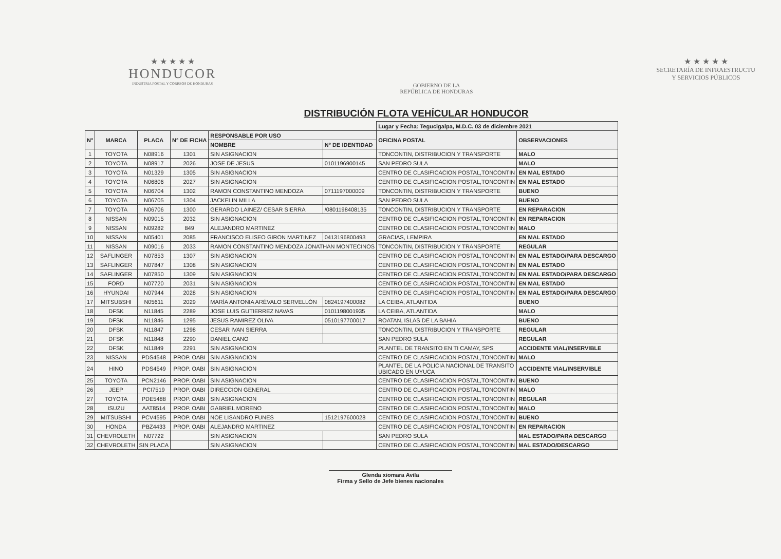★ ★ ★ ★ ★
HONDUCOR
INDUSTRIA POSTAL Y CORREOS DE HONDURAS
GOBIERNO DE LA
REPÚBLICA DE HONDURAS
★ ★ ★ ★ ★
SECRETARÍA DE INFRAESTRUCTU
Y SERVICIOS PÚBLICOS
DISTRIBUCIÓN FLOTA VEHÍCULAR HONDUCOR
| | | | | | | Lugar y Fecha: Tegucigalpa, M.D.C. 03 de diciembre 2021 | |
| N° | MARCA | PLACA | N° DE FICHA | RESPONSABLE POR USO | | OFICINA POSTAL | OBSERVACIONES |
| | | | | NOMBRE | N° DE IDENTIDAD | | |
| 1 | TOYOTA | N08916 | 1301 | SIN ASIGNACION | | TONCONTIN, DISTRIBUCION Y TRANSPORTE | MALO |
| 2 | TOYOTA | N08917 | 2026 | JOSE DE JESUS | 0101196900145 | SAN PEDRO SULA | MALO |
| 3 | TOYOTA | N01329 | 1305 | SIN ASIGNACION | | CENTRO DE CLASIFICACION POSTAL,TONCONTIN | EN MAL ESTADO |
| 4 | TOYOTA | N06806 | 2027 | SIN ASIGNACION | | CENTRO DE CLASIFICACION POSTAL,TONCONTIN | EN MAL ESTADO |
| 5 | TOYOTA | N06704 | 1302 | RAMON CONSTANTINO MENDOZA | 0711197000009 | TONCONTIN, DISTRIBUCION Y TRANSPORTE | BUENO |
| 6 | TOYOTA | N06705 | 1304 | JACKELIN MILLA | | SAN PEDRO SULA | BUENO |
| 7 | TOYOTA | N06706 | 1300 | GERARDO LAINEZ/ CESAR SIERRA | /0801198408135 | TONCONTIN, DISTRIBUCION Y TRANSPORTE | EN REPARACION |
| 8 | NISSAN | N09015 | 2032 | SIN ASIGNACION | | CENTRO DE CLASIFICACION POSTAL,TONCONTIN | EN REPARACION |
| 9 | NISSAN | N09282 | 849 | ALEJANDRO MARTINEZ | | CENTRO DE CLASIFICACION POSTAL,TONCONTIN | MALO |
| 10 | NISSAN | N05401 | 2085 | FRANCISCO ELISEO GIRON MARTINEZ | 0413196800493 | GRACIAS, LEMPIRA | EN MAL ESTADO |
| 11 | NISSAN | N09016 | 2033 | RAMON CONSTANTINO MENDOZA JONATHAN MONTECINOS | | TONCONTIN, DISTRIBUCION Y TRANSPORTE | REGULAR |
| 12 | SAFLINGER | N07853 | 1307 | SIN ASIGNACION | | CENTRO DE CLASIFICACION POSTAL,TONCONTIN | EN MAL ESTADO/PARA DESCARGO |
| 13 | SAFLINGER | N07847 | 1308 | SIN ASIGNACION | | CENTRO DE CLASIFICACION POSTAL,TONCONTIN | EN MAL ESTADO |
| 14 | SAFLINGER | N07850 | 1309 | SIN ASIGNACION | | CENTRO DE CLASIFICACION POSTAL,TONCONTIN | EN MAL ESTADO/PARA DESCARGO |
| 15 | FORD | N07720 | 2031 | SIN ASIGNACION | | CENTRO DE CLASIFICACION POSTAL,TONCONTIN | EN MAL ESTADO |
| 16 | HYUNDAI | N07944 | 2028 | SIN ASIGNACION | | CENTRO DE CLASIFICACION POSTAL,TONCONTIN | EN MAL ESTADO/PARA DESCARGO |
| 17 | MITSUBSHI | N05611 | 2029 | MARÍA ANTONIA ARÉVALO SERVELLÓN | 0824197400082 | LA CEIBA, ATLANTIDA | BUENO |
| 18 | DFSK | N11845 | 2289 | JOSE LUIS GUTIERREZ NAVAS | 0101198001935 | LA CEIBA, ATLANTIDA | MALO |
| 19 | DFSK | N11846 | 1295 | JESUS RAMIREZ OLIVA | 0510197700017 | ROATAN, ISLAS DE LA BAHIA | BUENO |
| 20 | DFSK | N11847 | 1298 | CESAR IVAN SIERRA | | TONCONTIN, DISTRIBUCION Y TRANSPORTE | REGULAR |
| 21 | DFSK | N11848 | 2290 | DANIEL CANO | | SAN PEDRO SULA | REGULAR |
| 22 | DFSK | N11849 | 2291 | SIN ASIGNACION | | PLANTEL DE TRANSITO EN TI CAMAY, SPS | ACCIDENTE VIAL/INSERVIBLE |
| 23 | NISSAN | PDS4548 | PROP. OABI | SIN ASIGNACION | | CENTRO DE CLASIFICACION POSTAL,TONCONTIN | MALO |
| 24 | HINO | PDS4549 | PROP. OABI | SIN ASIGNACION | | PLANTEL DE LA POLICIA NACIONAL DE TRANSITO UBICADO EN UYUCA | ACCIDENTE VIAL/INSERVIBLE |
| 25 | TOYOTA | PCN2146 | PROP. OABI | SIN ASIGNACION | | CENTRO DE CLASIFICACION POSTAL,TONCONTIN | BUENO |
| 26 | JEEP | PCI7519 | PROP. OABI | DIRECCION GENERAL | | CENTRO DE CLASIFICACION POSTAL,TONCONTIN | MALO |
| 27 | TOYOTA | PDE5488 | PROP. OABI | SIN ASIGNACION | | CENTRO DE CLASIFICACION POSTAL,TONCONTIN | REGULAR |
| 28 | ISUZU | AAT8514 | PROP. OABI | GABRIEL MORENO | | CENTRO DE CLASIFICACION POSTAL,TONCONTIN | MALO |
| 29 | MITSUBSHI | PCV4595 | PROP. OABI | NOE LISANDRO FUNES | 1512197600028 | CENTRO DE CLASIFICACION POSTAL,TONCONTIN | BUENO |
| 30 | HONDA | PBZ4433 | PROP. OABI | ALEJANDRO MARTINEZ | | CENTRO DE CLASIFICACION POSTAL,TONCONTIN | EN REPARACION |
| 31 | CHEVROLETH | N07722 | | SIN ASIGNACION | | SAN PEDRO SULA | MAL ESTADO/PARA DESCARGO |
| 32 | CHEVROLETH | SIN PLACA | | SIN ASIGNACION | | CENTRO DE CLASIFICACION POSTAL,TONCONTIN | MAL ESTADO/DESCARGO |
Glenda xiomara Avila
Firma y Sello de Jefe bienes nacionales